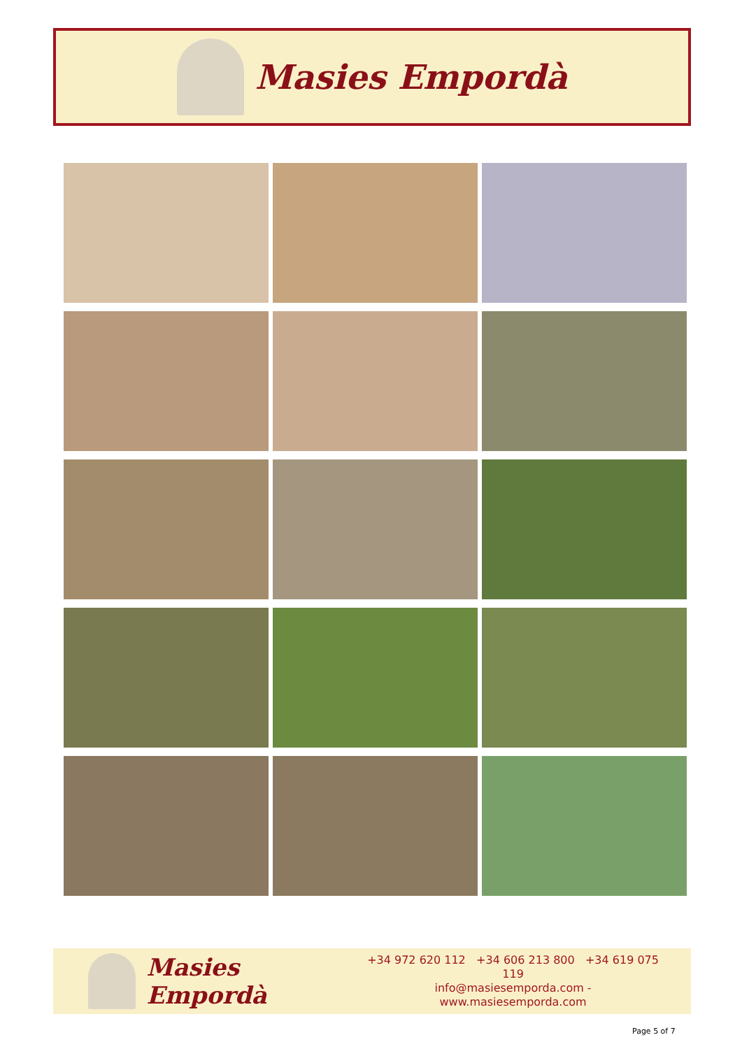Masies Empordà
Masies Empordà
+34 972 620 112 +34 606 213 800 +34 619 075 119
info@masiesemporda.com - www.masiesemporda.com
Page 5 of 7